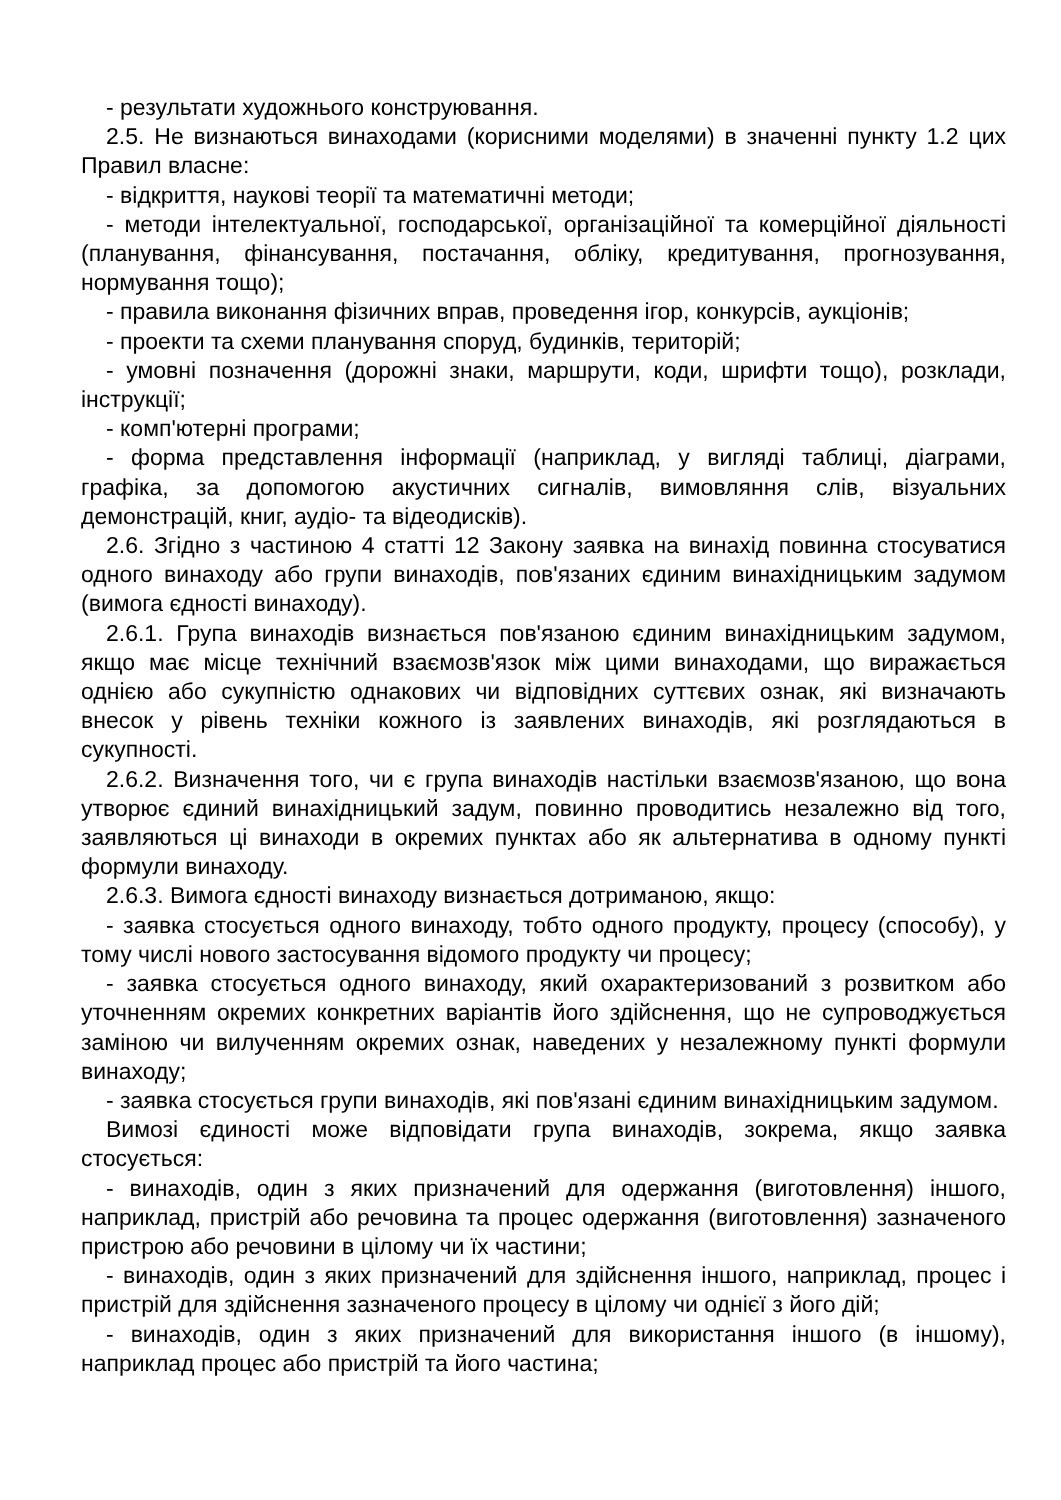- результати художнього конструювання.
2.5. Не визнаються винаходами (корисними моделями) в значенні пункту 1.2 цих Правил власне:
- відкриття, наукові теорії та математичні методи;
- методи інтелектуальної, господарської, організаційної та комерційної діяльності (планування, фінансування, постачання, обліку, кредитування, прогнозування, нормування тощо);
- правила виконання фізичних вправ, проведення ігор, конкурсів, аукціонів;
- проекти та схеми планування споруд, будинків, територій;
- умовні позначення (дорожні знаки, маршрути, коди, шрифти тощо), розклади, інструкції;
- комп'ютерні програми;
- форма представлення інформації (наприклад, у вигляді таблиці, діаграми, графіка, за допомогою акустичних сигналів, вимовляння слів, візуальних демонстрацій, книг, аудіо- та відеодисків).
2.6. Згідно з частиною 4 статті 12 Закону заявка на винахід повинна стосуватися одного винаходу або групи винаходів, пов'язаних єдиним винахідницьким задумом (вимога єдності винаходу).
2.6.1. Група винаходів визнається пов'язаною єдиним винахідницьким задумом, якщо має місце технічний взаємозв'язок між цими винаходами, що виражається однією або сукупністю однакових чи відповідних суттєвих ознак, які визначають внесок у рівень техніки кожного із заявлених винаходів, які розглядаються в сукупності.
2.6.2. Визначення того, чи є група винаходів настільки взаємозв'язаною, що вона утворює єдиний винахідницький задум, повинно проводитись незалежно від того, заявляються ці винаходи в окремих пунктах або як альтернатива в одному пункті формули винаходу.
2.6.3. Вимога єдності винаходу визнається дотриманою, якщо:
- заявка стосується одного винаходу, тобто одного продукту, процесу (способу), у тому числі нового застосування відомого продукту чи процесу;
- заявка стосується одного винаходу, який охарактеризований з розвитком або уточненням окремих конкретних варіантів його здійснення, що не супроводжується заміною чи вилученням окремих ознак, наведених у незалежному пункті формули винаходу;
- заявка стосується групи винаходів, які пов'язані єдиним винахідницьким задумом.
Вимозі єдиності може відповідати група винаходів, зокрема, якщо заявка стосується:
- винаходів, один з яких призначений для одержання (виготовлення) іншого, наприклад, пристрій або речовина та процес одержання (виготовлення) зазначеного пристрою або речовини в цілому чи їх частини;
- винаходів, один з яких призначений для здійснення іншого, наприклад, процес і пристрій для здійснення зазначеного процесу в цілому чи однієї з його дій;
- винаходів, один з яких призначений для використання іншого (в іншому), наприклад процес або пристрій та його частина;